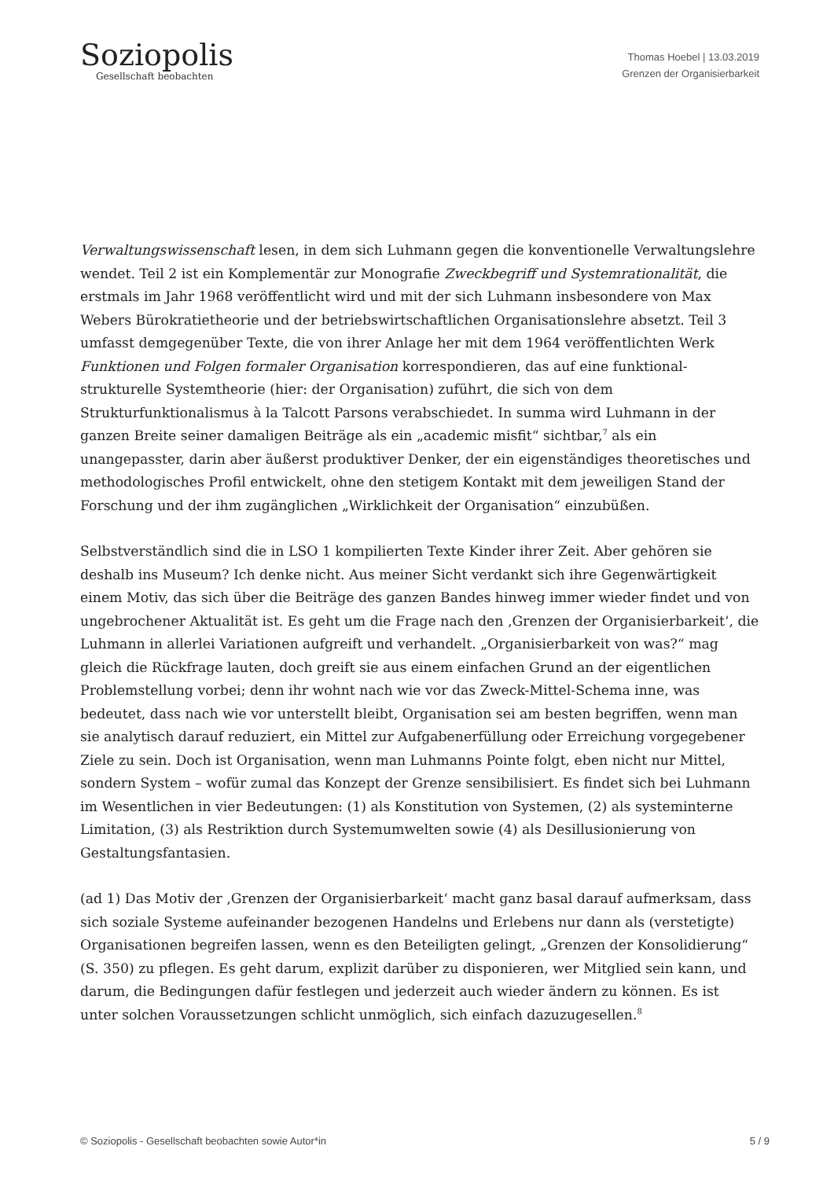Soziopolis
Gesellschaft beobachten
Thomas Hoebel | 13.03.2019
Grenzen der Organisierbarkeit
Verwaltungswissenschaft lesen, in dem sich Luhmann gegen die konventionelle Verwaltungslehre wendet. Teil 2 ist ein Komplementär zur Monografie Zweckbegriff und Systemrationalität, die erstmals im Jahr 1968 veröffentlicht wird und mit der sich Luhmann insbesondere von Max Webers Bürokratietheorie und der betriebswirtschaftlichen Organisationslehre absetzt. Teil 3 umfasst demgegenüber Texte, die von ihrer Anlage her mit dem 1964 veröffentlichten Werk Funktionen und Folgen formaler Organisation korrespondieren, das auf eine funktional-strukturelle Systemtheorie (hier: der Organisation) zuführt, die sich von dem Strukturfunktionalismus à la Talcott Parsons verabschiedet. In summa wird Luhmann in der ganzen Breite seiner damaligen Beiträge als ein „academic misfit“ sichtbar,<sup>7</sup> als ein unangepasster, darin aber äußerst produktiver Denker, der ein eigenständiges theoretisches und methodologisches Profil entwickelt, ohne den stetigem Kontakt mit dem jeweiligen Stand der Forschung und der ihm zugänglichen „Wirklichkeit der Organisation“ einzubüßen.
Selbstverständlich sind die in LSO 1 kompilierten Texte Kinder ihrer Zeit. Aber gehören sie deshalb ins Museum? Ich denke nicht. Aus meiner Sicht verdankt sich ihre Gegenwärtigkeit einem Motiv, das sich über die Beiträge des ganzen Bandes hinweg immer wieder findet und von ungebrochener Aktualität ist. Es geht um die Frage nach den ‚Grenzen der Organisierbarkeit‘, die Luhmann in allerlei Variationen aufgreift und verhandelt. „Organisierbarkeit von was?“ mag gleich die Rückfrage lauten, doch greift sie aus einem einfachen Grund an der eigentlichen Problemstellung vorbei; denn ihr wohnt nach wie vor das Zweck-Mittel-Schema inne, was bedeutet, dass nach wie vor unterstellt bleibt, Organisation sei am besten begriffen, wenn man sie analytisch darauf reduziert, ein Mittel zur Aufgabenerfüllung oder Erreichung vorgegebener Ziele zu sein. Doch ist Organisation, wenn man Luhmanns Pointe folgt, eben nicht nur Mittel, sondern System – wofür zumal das Konzept der Grenze sensibilisiert. Es findet sich bei Luhmann im Wesentlichen in vier Bedeutungen: (1) als Konstitution von Systemen, (2) als systeminterne Limitation, (3) als Restriktion durch Systemumwelten sowie (4) als Desillusionierung von Gestaltungsfantasien.
(ad 1) Das Motiv der ‚Grenzen der Organisierbarkeit‘ macht ganz basal darauf aufmerksam, dass sich soziale Systeme aufeinander bezogenen Handelns und Erlebens nur dann als (verstetigte) Organisationen begreifen lassen, wenn es den Beteiligten gelingt, „Grenzen der Konsolidierung“ (S. 350) zu pflegen. Es geht darum, explizit darüber zu disponieren, wer Mitglied sein kann, und darum, die Bedingungen dafür festlegen und jederzeit auch wieder ändern zu können. Es ist unter solchen Voraussetzungen schlicht unmöglich, sich einfach dazuzugesellen.<sup>8</sup>
© Soziopolis - Gesellschaft beobachten sowie Autor*in 5 / 9